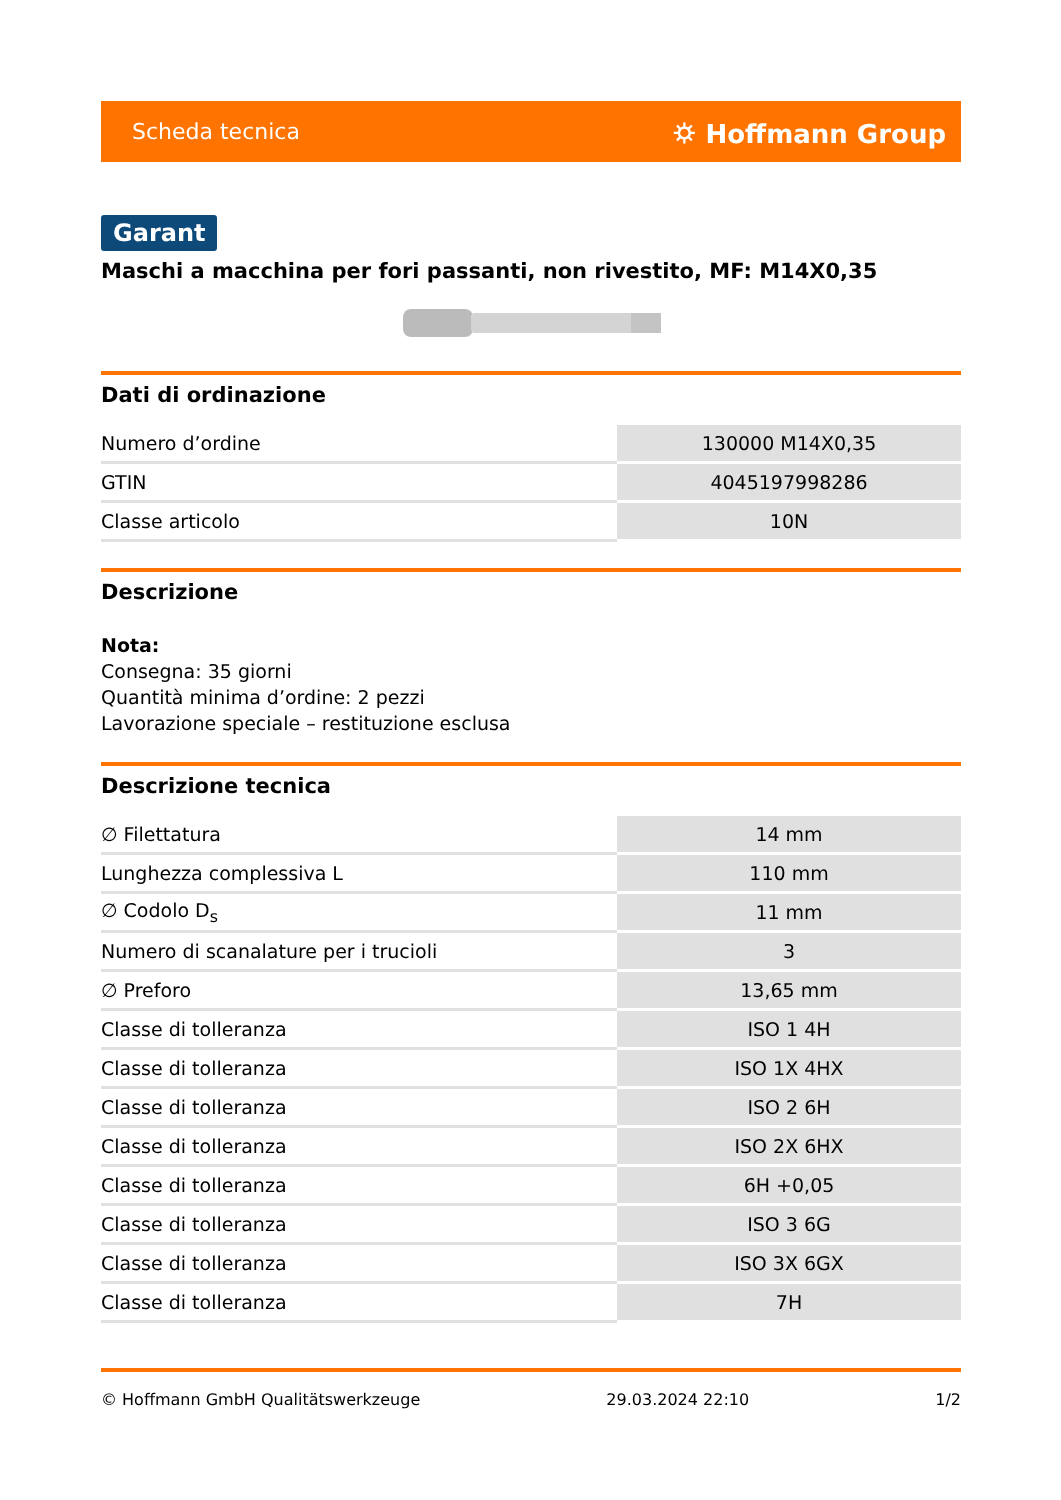Scheda tecnica ⛭ Hoffmann Group
Garant
Maschi a macchina per fori passanti, non rivestito, MF: M14X0,35
Dati di ordinazione
| Numero d’ordine | 130000 M14X0,35 |
| GTIN | 4045197998286 |
| Classe articolo | 10N |
Descrizione
Nota:
Consegna: 35 giorni
Quantità minima d’ordine: 2 pezzi
Lavorazione speciale – restituzione esclusa
Descrizione tecnica
| ∅ Filettatura | 14 mm |
| Lunghezza complessiva L | 110 mm |
| ∅ Codolo D<sub>s</sub> | 11 mm |
| Numero di scanalature per i trucioli | 3 |
| ∅ Preforo | 13,65 mm |
| Classe di tolleranza | ISO 1 4H |
| Classe di tolleranza | ISO 1X 4HX |
| Classe di tolleranza | ISO 2 6H |
| Classe di tolleranza | ISO 2X 6HX |
| Classe di tolleranza | 6H +0,05 |
| Classe di tolleranza | ISO 3 6G |
| Classe di tolleranza | ISO 3X 6GX |
| Classe di tolleranza | 7H |
© Hoffmann GmbH Qualitätswerkzeuge 29.03.2024 22:10 1/2